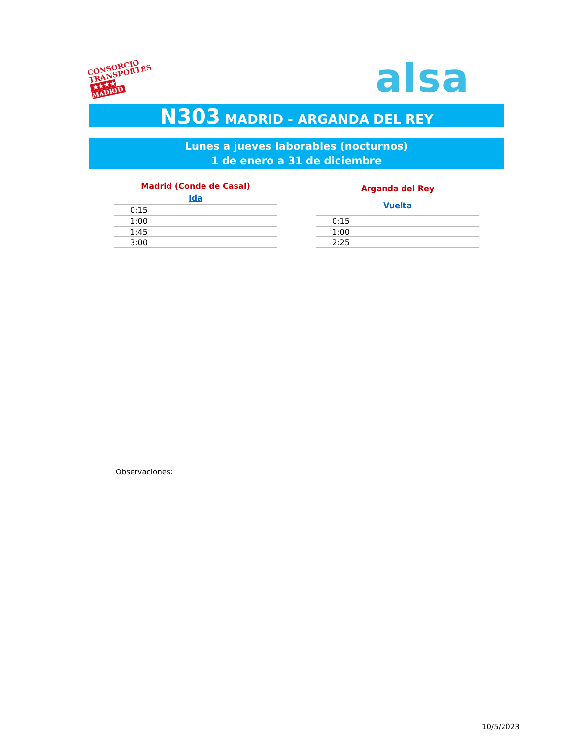CONSORCIO
TRANSPORTES
★★★★ MADRID
alsa
N303 MADRID - ARGANDA DEL REY
Lunes a jueves laborables (nocturnos)
1 de enero a 31 de diciembre
| Madrid (Conde de Casal) |
| --- |
| Ida |
| 0:15 |
| 1:00 |
| 1:45 |
| 3:00 |
| Arganda del Rey |
| --- |
| Vuelta |
| 0:15 |
| 1:00 |
| 2:25 |
Observaciones:
10/5/2023